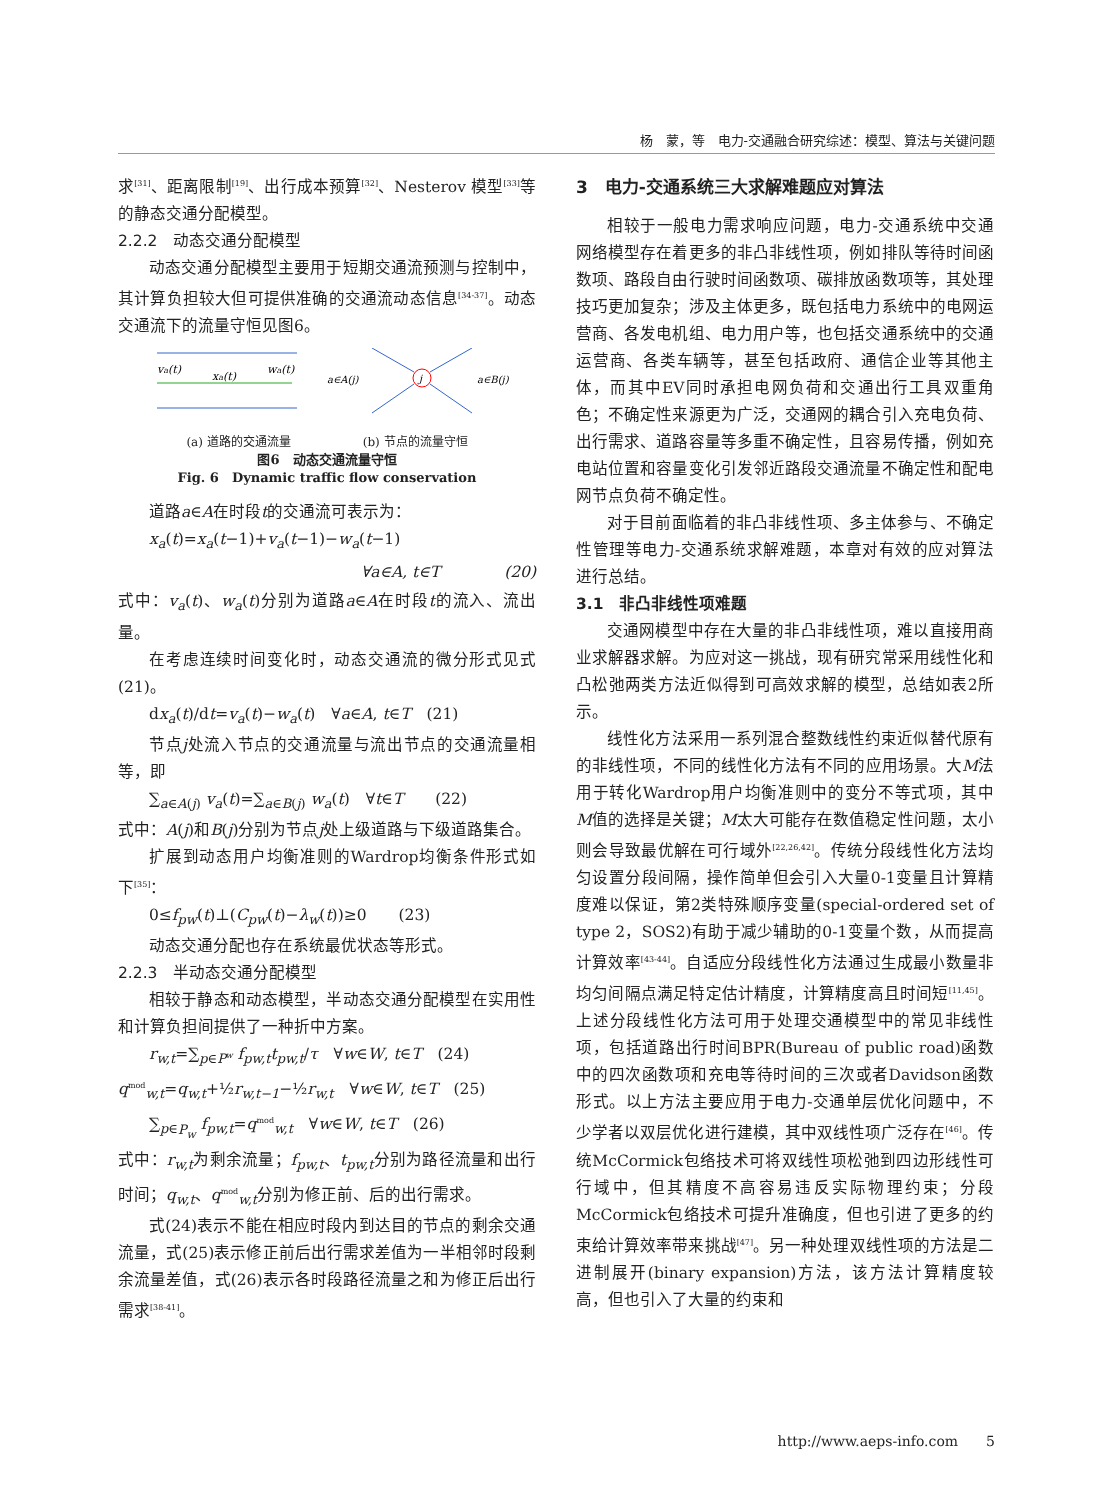杨　蒙，等　电力-交通融合研究综述：模型、算法与关键问题
求<sup>[31]</sup>、距离限制<sup>[19]</sup>、出行成本预算<sup>[32]</sup>、Nesterov 模型<sup>[33]</sup>等的静态交通分配模型。
2.2.2　动态交通分配模型
动态交通分配模型主要用于短期交通流预测与控制中，其计算负担较大但可提供准确的交通流动态信息<sup>[34-37]</sup>。动态交通流下的流量守恒见图6。
va(t)
wa(t)
xa(t)
j
a∈A(j)
a∈B(j)
(a) 道路的交通流量　　　　　　(b) 节点的流量守恒
图6　动态交通流量守恒
Fig. 6　Dynamic traffic flow conservation
道路a∈A在时段t的交通流可表示为：
x<sub>a</sub>(t)=x<sub>a</sub>(t−1)+v<sub>a</sub>(t−1)−w<sub>a</sub>(t−1)
∀a∈A, t∈T　　　　(20)
式中：v<sub>a</sub>(t)、w<sub>a</sub>(t)分别为道路a∈A在时段t的流入、流出量。
在考虑连续时间变化时，动态交通流的微分形式见式(21)。
dx<sub>a</sub>(t)/dt=v<sub>a</sub>(t)−w<sub>a</sub>(t)　∀a∈A, t∈T　(21)
节点j处流入节点的交通流量与流出节点的交通流量相等，即
∑<sub>a∈A(j)</sub> v<sub>a</sub>(t)=∑<sub>a∈B(j)</sub> w<sub>a</sub>(t)　∀t∈T　　(22)
式中：A(j)和B(j)分别为节点j处上级道路与下级道路集合。
扩展到动态用户均衡准则的Wardrop均衡条件形式如下<sup>[35]</sup>：
0≤f<sub>pw</sub>(t)⊥(C<sub>pw</sub>(t)−λ<sub>w</sub>(t))≥0　　(23)
动态交通分配也存在系统最优状态等形式。
2.2.3　半动态交通分配模型
相较于静态和动态模型，半动态交通分配模型在实用性和计算负担间提供了一种折中方案。
r<sub>w,t</sub>=∑<sub>p∈P<sup>w</sup></sub> f<sub>pw,t</sub>t<sub>pw,t</sub>/τ　∀w∈W, t∈T　(24)
q<sup>mod</sup><sub>w,t</sub>=q<sub>w,t</sub>+½r<sub>w,t−1</sub>−½r<sub>w,t</sub>　∀w∈W, t∈T　(25)
∑<sub>p∈P<sub>w</sub></sub> f<sub>pw,t</sub>=q<sup>mod</sup><sub>w,t</sub>　∀w∈W, t∈T　(26)
式中：r<sub>w,t</sub>为剩余流量；f<sub>pw,t</sub>、t<sub>pw,t</sub>分别为路径流量和出行时间；q<sub>w,t</sub>、q<sup>mod</sup><sub>w,t</sub>分别为修正前、后的出行需求。
式(24)表示不能在相应时段内到达目的节点的剩余交通流量，式(25)表示修正前后出行需求差值为一半相邻时段剩余流量差值，式(26)表示各时段路径流量之和为修正后出行需求<sup>[38-41]</sup>。
3　电力-交通系统三大求解难题应对算法
相较于一般电力需求响应问题，电力-交通系统中交通网络模型存在着更多的非凸非线性项，例如排队等待时间函数项、路段自由行驶时间函数项、碳排放函数项等，其处理技巧更加复杂；涉及主体更多，既包括电力系统中的电网运营商、各发电机组、电力用户等，也包括交通系统中的交通运营商、各类车辆等，甚至包括政府、通信企业等其他主体，而其中EV同时承担电网负荷和交通出行工具双重角色；不确定性来源更为广泛，交通网的耦合引入充电负荷、出行需求、道路容量等多重不确定性，且容易传播，例如充电站位置和容量变化引发邻近路段交通流量不确定性和配电网节点负荷不确定性。
对于目前面临着的非凸非线性项、多主体参与、不确定性管理等电力-交通系统求解难题，本章对有效的应对算法进行总结。
3.1　非凸非线性项难题
交通网模型中存在大量的非凸非线性项，难以直接用商业求解器求解。为应对这一挑战，现有研究常采用线性化和凸松弛两类方法近似得到可高效求解的模型，总结如表2所示。
线性化方法采用一系列混合整数线性约束近似替代原有的非线性项，不同的线性化方法有不同的应用场景。大M法用于转化Wardrop用户均衡准则中的变分不等式项，其中M值的选择是关键；M太大可能存在数值稳定性问题，太小则会导致最优解在可行域外<sup>[22,26,42]</sup>。传统分段线性化方法均匀设置分段间隔，操作简单但会引入大量0-1变量且计算精度难以保证，第2类特殊顺序变量(special-ordered set of type 2，SOS2)有助于减少辅助的0-1变量个数，从而提高计算效率<sup>[43-44]</sup>。自适应分段线性化方法通过生成最小数量非均匀间隔点满足特定估计精度，计算精度高且时间短<sup>[11,45]</sup>。上述分段线性化方法可用于处理交通模型中的常见非线性项，包括道路出行时间BPR(Bureau of public road)函数中的四次函数项和充电等待时间的三次或者Davidson函数形式。以上方法主要应用于电力-交通单层优化问题中，不少学者以双层优化进行建模，其中双线性项广泛存在<sup>[46]</sup>。传统McCormick包络技术可将双线性项松弛到四边形线性可行域中，但其精度不高容易违反实际物理约束；分段McCormick包络技术可提升准确度，但也引进了更多的约束给计算效率带来挑战<sup>[47]</sup>。另一种处理双线性项的方法是二进制展开(binary expansion)方法，该方法计算精度较高，但也引入了大量的约束和
http://www.aeps-info.com　　5